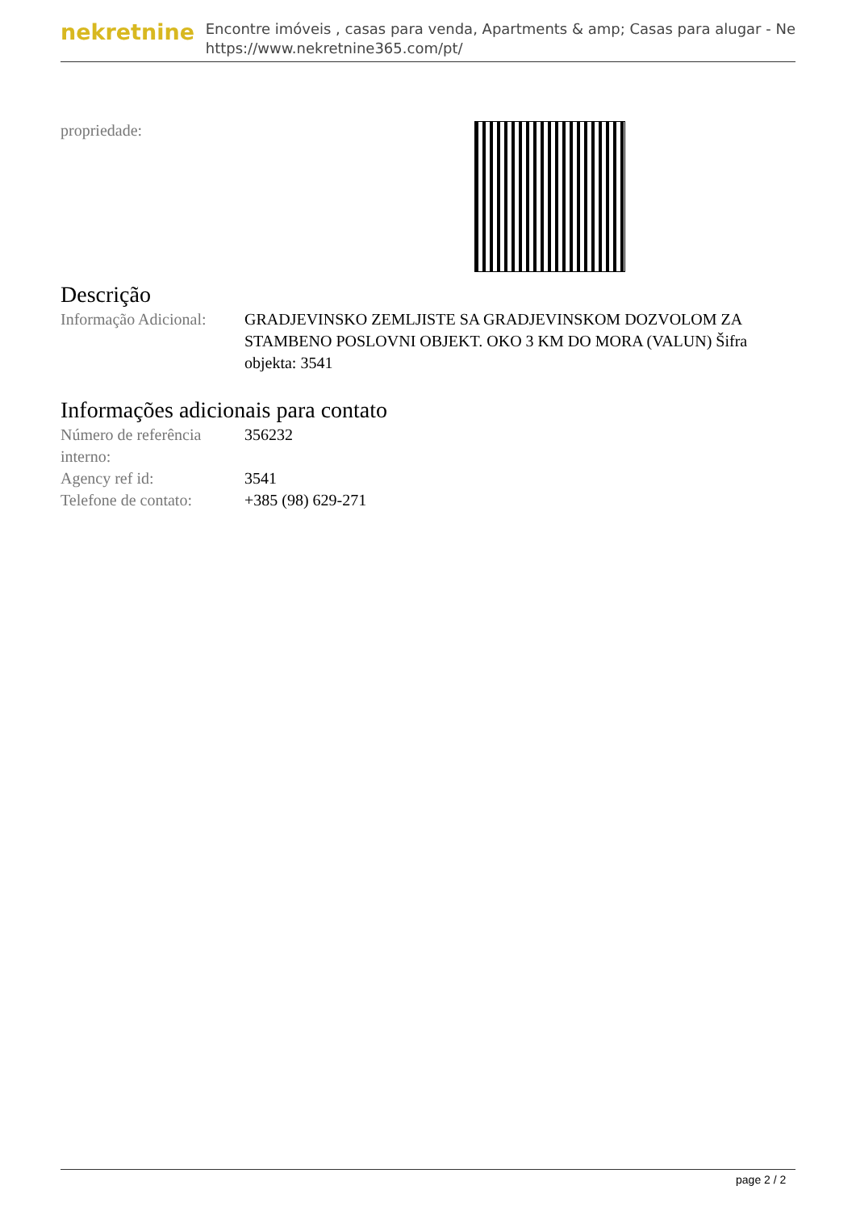nekretnine
Encontre imóveis , casas para venda, Apartments & amp; Casas para alugar - Ne
https://www.nekretnine365.com/pt/
propriedade:
Descrição
| Informação Adicional: | GRADJEVINSKO ZEMLJISTE SA GRADJEVINSKOM DOZVOLOM ZA STAMBENO POSLOVNI OBJEKT. OKO 3 KM DO MORA (VALUN) Šifra objekta: 3541 |
Informações adicionais para contato
| Número de referência interno: | 356232 |
| Agency ref id: | 3541 |
| Telefone de contato: | +385 (98) 629-271 |
page 2 / 2